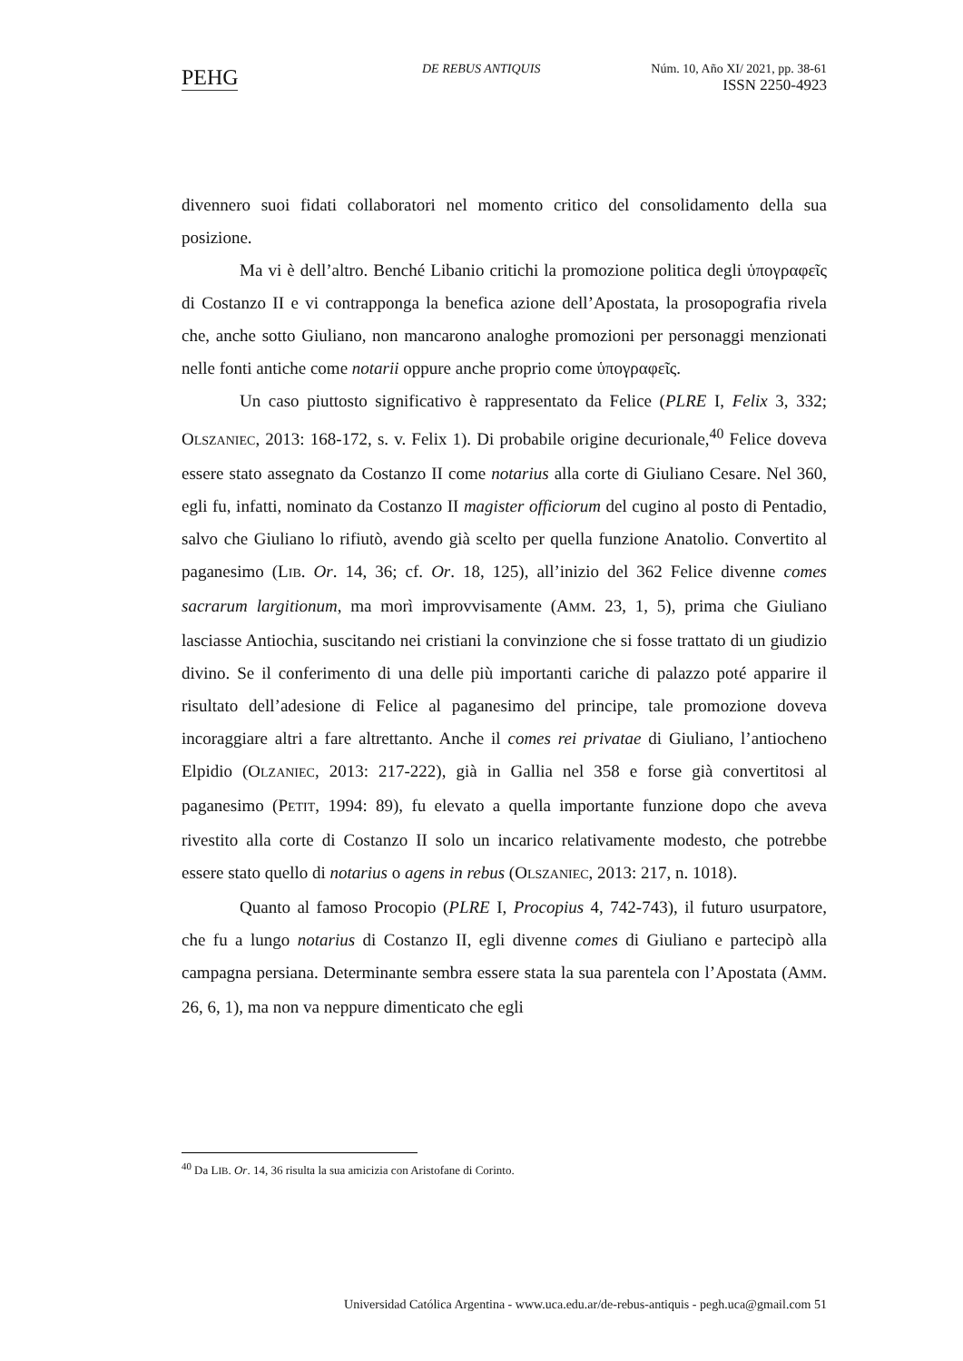PEHG DE REBUS ANTIQUIS
Núm. 10, Año XI/ 2021, pp. 38-61
ISSN 2250-4923
divennero suoi fidati collaboratori nel momento critico del consolidamento della sua posizione.
Ma vi è dell’altro. Benché Libanio critichi la promozione politica degli ὑπογραφεῖς di Costanzo II e vi contrapponga la benefica azione dell’Apostata, la prosopografia rivela che, anche sotto Giuliano, non mancarono analoghe promozioni per personaggi menzionati nelle fonti antiche come notarii oppure anche proprio come ὑπογραφεῖς.
Un caso piuttosto significativo è rappresentato da Felice (PLRE I, Felix 3, 332; OLSZANIEC, 2013: 168-172, s. v. Felix 1). Di probabile origine decurionale,<sup>40</sup> Felice doveva essere stato assegnato da Costanzo II come notarius alla corte di Giuliano Cesare. Nel 360, egli fu, infatti, nominato da Costanzo II magister officiorum del cugino al posto di Pentadio, salvo che Giuliano lo rifiutò, avendo già scelto per quella funzione Anatolio. Convertito al paganesimo (LIB. Or. 14, 36; cf. Or. 18, 125), all’inizio del 362 Felice divenne comes sacrarum largitionum, ma morì improvvisamente (AMM. 23, 1, 5), prima che Giuliano lasciasse Antiochia, suscitando nei cristiani la convinzione che si fosse trattato di un giudizio divino. Se il conferimento di una delle più importanti cariche di palazzo poté apparire il risultato dell’adesione di Felice al paganesimo del principe, tale promozione doveva incoraggiare altri a fare altrettanto. Anche il comes rei privatae di Giuliano, l’antiocheno Elpidio (OLZANIEC, 2013: 217-222), già in Gallia nel 358 e forse già convertitosi al paganesimo (PETIT, 1994: 89), fu elevato a quella importante funzione dopo che aveva rivestito alla corte di Costanzo II solo un incarico relativamente modesto, che potrebbe essere stato quello di notarius o agens in rebus (OLSZANIEC, 2013: 217, n. 1018).
Quanto al famoso Procopio (PLRE I, Procopius 4, 742-743), il futuro usurpatore, che fu a lungo notarius di Costanzo II, egli divenne comes di Giuliano e partecipò alla campagna persiana. Determinante sembra essere stata la sua parentela con l’Apostata (AMM. 26, 6, 1), ma non va neppure dimenticato che egli
<sup>40</sup> Da LIB. Or. 14, 36 risulta la sua amicizia con Aristofane di Corinto.
Universidad Católica Argentina - www.uca.edu.ar/de-rebus-antiquis - pegh.uca@gmail.com 51